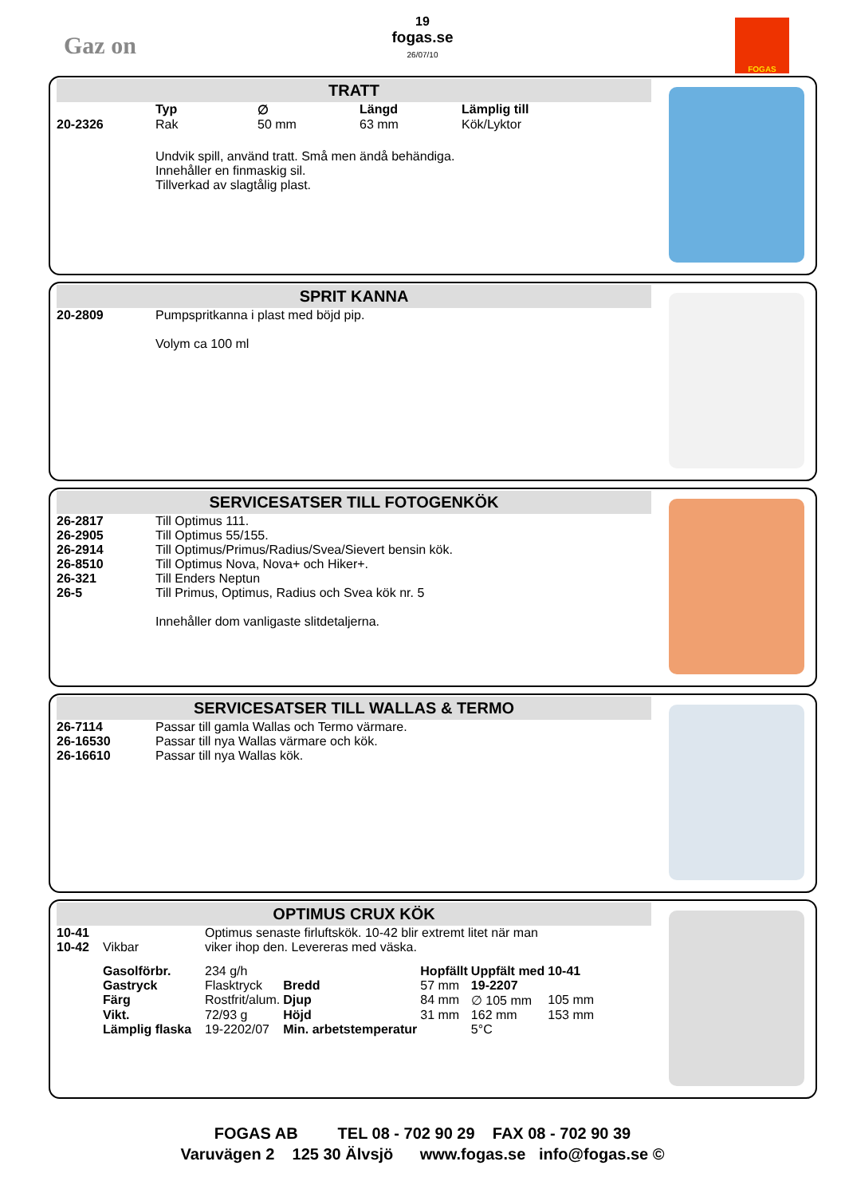Gaz on
19
fogas.se
26/07/10
FOGAS
TRATT
| | Typ | ∅ | Längd | Lämplig till |
| 20-2326 | Rak | 50 mm | 63 mm | Kök/Lyktor |
Undvik spill, använd tratt. Små men ändå behändiga.
Innehåller en finmaskig sil.
Tillverkad av slagtålig plast.
SPRIT KANNA
| 20-2809 | Pumpspritkanna i plast med böjd pip. Volym ca 100 ml |
SERVICESATSER TILL FOTOGENKÖK
| 26-2817 | Till Optimus 111. |
| 26-2905 | Till Optimus 55/155. |
| 26-2914 | Till Optimus/Primus/Radius/Svea/Sievert bensin kök. |
| 26-8510 | Till Optimus Nova, Nova+ och Hiker+. |
| 26-321 | Till Enders Neptun |
| 26-5 | Till Primus, Optimus, Radius och Svea kök nr. 5 Innehåller dom vanligaste slitdetaljerna. |
SERVICESATSER TILL WALLAS & TERMO
| 26-7114 | Passar till gamla Wallas och Termo värmare. |
| 26-16530 | Passar till nya Wallas värmare och kök. |
| 26-16610 | Passar till nya Wallas kök. |
OPTIMUS CRUX KÖK
| 10-41 | | Optimus senaste firluftskök. 10-42 blir extremt litet när man | | | | |
| 10-42 | Vikbar | viker ihop den. Levereras med väska. | | | | |
| | Gasolförbr. | 234 g/h | | Hopfällt | Uppfält med | 10-41 |
| | Gastryck | Flasktryck | Bredd | 57 mm | 19-2207 | |
| | Färg | Rostfrit/alum. | Djup | 84 mm | ∅ 105 mm | 105 mm |
| | Vikt. | 72/93 g | Höjd | 31 mm | 162 mm | 153 mm |
| | Lämplig flaska | 19-2202/07 | Min. arbetstemperatur | | 5°C | |
FOGAS AB TEL 08 - 702 90 29 FAX 08 - 702 90 39
Varuvägen 2 125 30 Älvsjö www.fogas.se info@fogas.se ©